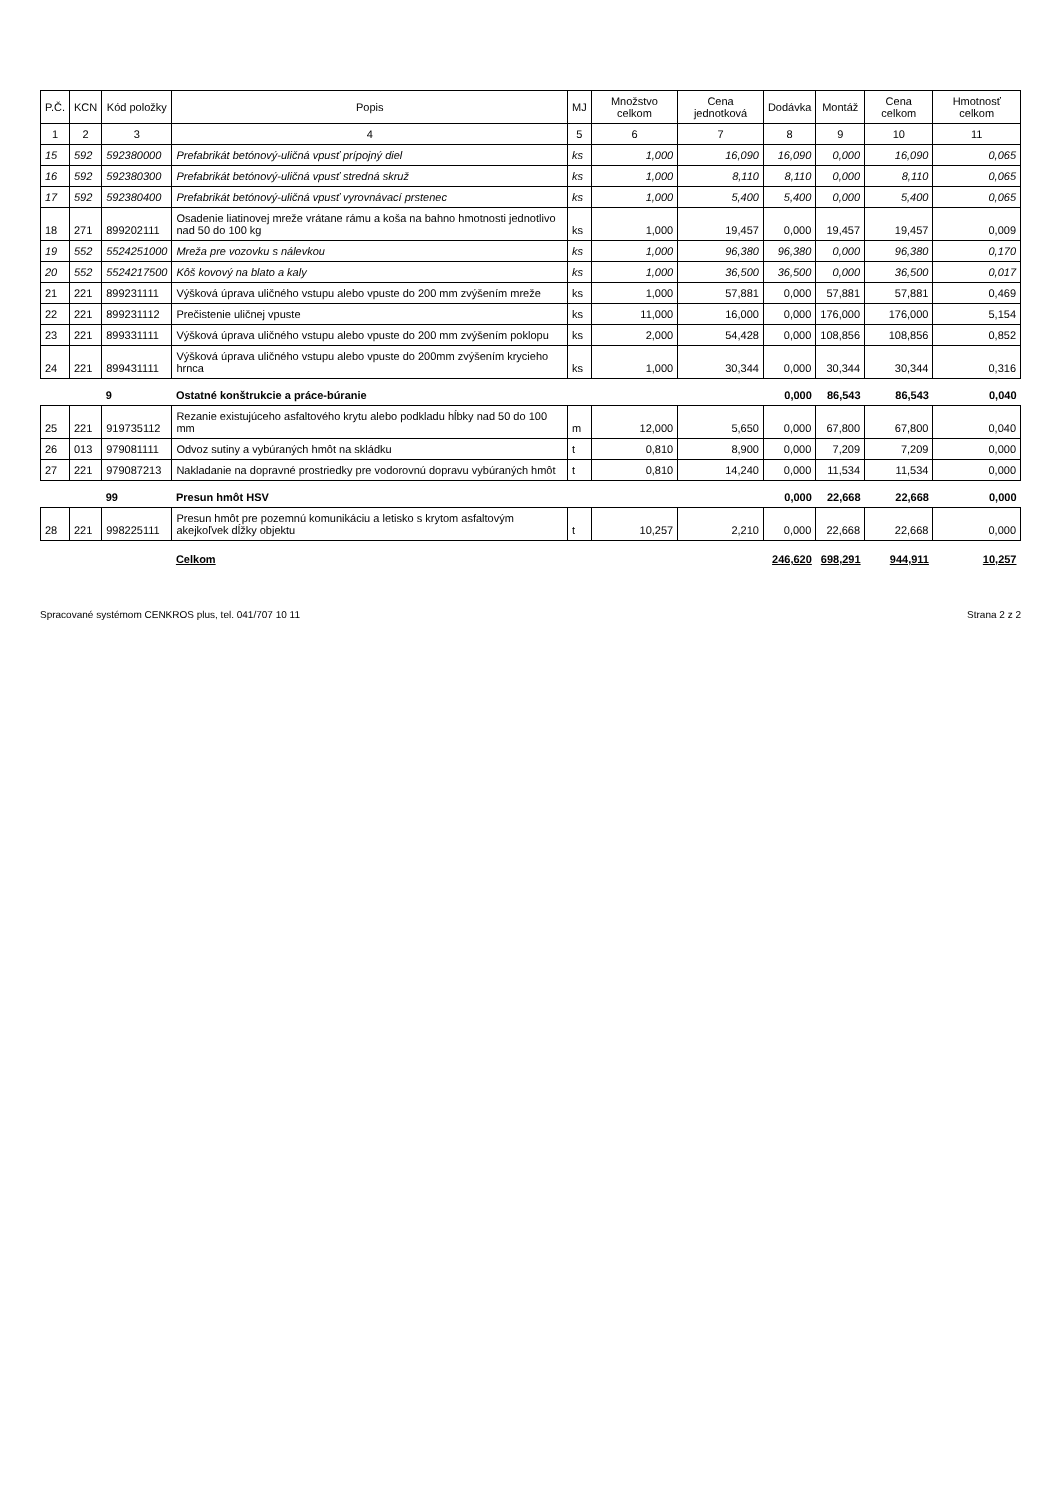| P.Č. | KCN | Kód položky | Popis | MJ | Množstvo celkom | Cena jednotková | Dodávka | Montáž | Cena celkom | Hmotnosť celkom |
| --- | --- | --- | --- | --- | --- | --- | --- | --- | --- | --- |
| 1 | 2 | 3 | 4 | 5 | 6 | 7 | 8 | 9 | 10 | 11 |
| 15 | 592 | 592380000 | Prefabrikát betónový-uličná vpusť prípojný diel | ks | 1,000 | 16,090 | 16,090 | 0,000 | 16,090 | 0,065 |
| 16 | 592 | 592380300 | Prefabrikát betónový-uličná vpusť stredná skruž | ks | 1,000 | 8,110 | 8,110 | 0,000 | 8,110 | 0,065 |
| 17 | 592 | 592380400 | Prefabrikát betónový-uličná vpusť vyrovnávací prstenec | ks | 1,000 | 5,400 | 5,400 | 0,000 | 5,400 | 0,065 |
| 18 | 271 | 899202111 | Osadenie liatinovej mreže vrátane rámu a koša na bahno hmotnosti jednotlivo nad 50 do 100 kg | ks | 1,000 | 19,457 | 0,000 | 19,457 | 19,457 | 0,009 |
| 19 | 552 | 5524251000 | Mreža pre vozovku s nálevkou | ks | 1,000 | 96,380 | 96,380 | 0,000 | 96,380 | 0,170 |
| 20 | 552 | 5524217500 | Kôš kovový na blato a kaly | ks | 1,000 | 36,500 | 36,500 | 0,000 | 36,500 | 0,017 |
| 21 | 221 | 899231111 | Výšková úprava uličného vstupu alebo vpuste do 200 mm zvýšením mreže | ks | 1,000 | 57,881 | 0,000 | 57,881 | 57,881 | 0,469 |
| 22 | 221 | 899231112 | Prečistenie uličnej vpuste | ks | 11,000 | 16,000 | 0,000 | 176,000 | 176,000 | 5,154 |
| 23 | 221 | 899331111 | Výšková úprava uličného vstupu alebo vpuste do 200 mm zvýšením poklopu | ks | 2,000 | 54,428 | 0,000 | 108,856 | 108,856 | 0,852 |
| 24 | 221 | 899431111 | Výšková úprava uličného vstupu alebo vpuste do 200mm zvýšením krycieho hrnca | ks | 1,000 | 30,344 | 0,000 | 30,344 | 30,344 | 0,316 |
| | | 9 | Ostatné konštrukcie a práce-búranie | | | | 0,000 | 86,543 | 86,543 | 0,040 |
| 25 | 221 | 919735112 | Rezanie existujúceho asfaltového krytu alebo podkladu hĺbky nad 50 do 100 mm | m | 12,000 | 5,650 | 0,000 | 67,800 | 67,800 | 0,040 |
| 26 | 013 | 979081111 | Odvoz sutiny a vybúraných hmôt na skládku | t | 0,810 | 8,900 | 0,000 | 7,209 | 7,209 | 0,000 |
| 27 | 221 | 979087213 | Nakladanie na dopravné prostriedky pre vodorovnú dopravu vybúraných hmôt | t | 0,810 | 14,240 | 0,000 | 11,534 | 11,534 | 0,000 |
| | | 99 | Presun hmôt HSV | | | | 0,000 | 22,668 | 22,668 | 0,000 |
| 28 | 221 | 998225111 | Presun hmôt pre pozemnú komunikáciu a letisko s krytom asfaltovým akejkoľvek dĺžky objektu | t | 10,257 | 2,210 | 0,000 | 22,668 | 22,668 | 0,000 |
| | | | Celkom | | | | 246,620 | 698,291 | 944,911 | 10,257 |
Spracované systémom CENKROS plus, tel. 041/707 10 11 Strana 2 z 2